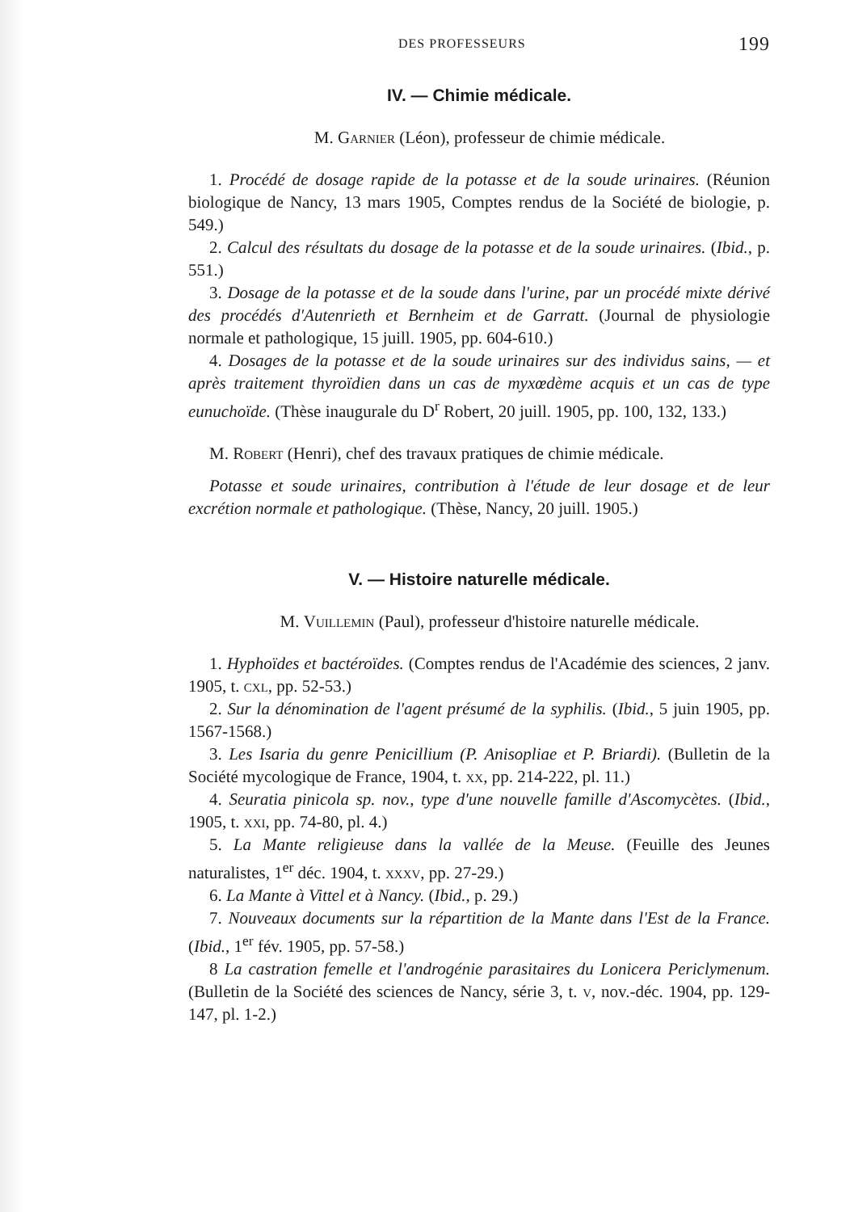DES PROFESSEURS 199
IV. — Chimie médicale.
M. Garnier (Léon), professeur de chimie médicale.
1. Procédé de dosage rapide de la potasse et de la soude urinaires. (Réunion biologique de Nancy, 13 mars 1905, Comptes rendus de la Société de biologie, p. 549.)
2. Calcul des résultats du dosage de la potasse et de la soude urinaires. (Ibid., p. 551.)
3. Dosage de la potasse et de la soude dans l'urine, par un procédé mixte dérivé des procédés d'Autenrieth et Bernheim et de Garratt. (Journal de physiologie normale et pathologique, 15 juill. 1905, pp. 604-610.)
4. Dosages de la potasse et de la soude urinaires sur des individus sains, — et après traitement thyroïdien dans un cas de myxœdème acquis et un cas de type eunuchoïde. (Thèse inaugurale du D<sup>r</sup> Robert, 20 juill. 1905, pp. 100, 132, 133.)
M. Robert (Henri), chef des travaux pratiques de chimie médicale.
Potasse et soude urinaires, contribution à l'étude de leur dosage et de leur excrétion normale et pathologique. (Thèse, Nancy, 20 juill. 1905.)
V. — Histoire naturelle médicale.
M. Vuillemin (Paul), professeur d'histoire naturelle médicale.
1. Hyphoïdes et bactéroïdes. (Comptes rendus de l'Académie des sciences, 2 janv. 1905, t. cxl, pp. 52-53.)
2. Sur la dénomination de l'agent présumé de la syphilis. (Ibid., 5 juin 1905, pp. 1567-1568.)
3. Les Isaria du genre Penicillium (P. Anisopliae et P. Briardi). (Bulletin de la Société mycologique de France, 1904, t. xx, pp. 214-222, pl. 11.)
4. Seuratia pinicola sp. nov., type d'une nouvelle famille d'Ascomycètes. (Ibid., 1905, t. xxi, pp. 74-80, pl. 4.)
5. La Mante religieuse dans la vallée de la Meuse. (Feuille des Jeunes naturalistes, 1<sup>er</sup> déc. 1904, t. xxxv, pp. 27-29.)
6. La Mante à Vittel et à Nancy. (Ibid., p. 29.)
7. Nouveaux documents sur la répartition de la Mante dans l'Est de la France. (Ibid., 1<sup>er</sup> fév. 1905, pp. 57-58.)
8 La castration femelle et l'androgénie parasitaires du Lonicera Periclymenum. (Bulletin de la Société des sciences de Nancy, série 3, t. v, nov.-déc. 1904, pp. 129-147, pl. 1-2.)